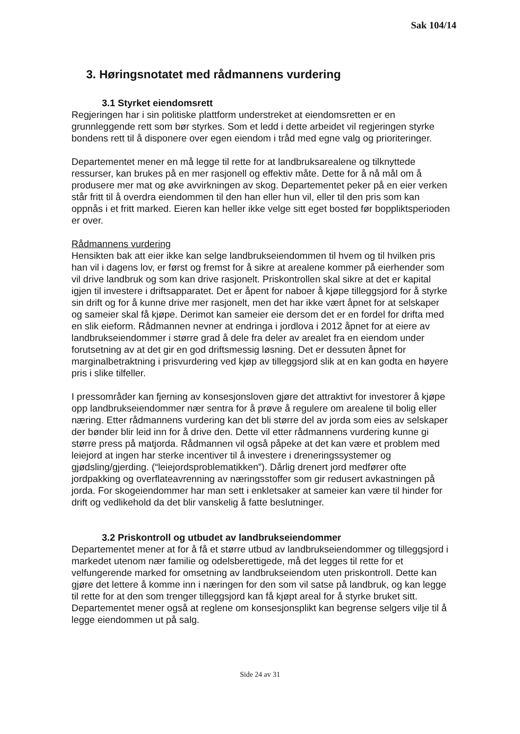Sak 104/14
3. Høringsnotatet med rådmannens vurdering
3.1 Styrket eiendomsrett
Regjeringen har i sin politiske plattform understreket at eiendomsretten er en grunnleggende rett som bør styrkes. Som et ledd i dette arbeidet vil regjeringen styrke bondens rett til å disponere over egen eiendom i tråd med egne valg og prioriteringer.
Departementet mener en må legge til rette for at landbruksarealene og tilknyttede ressurser, kan brukes på en mer rasjonell og effektiv måte. Dette for å nå mål om å produsere mer mat og øke avvirkningen av skog. Departementet peker på en eier verken står fritt til å overdra eiendommen til den han eller hun vil, eller til den pris som kan oppnås i et fritt marked. Eieren kan heller ikke velge sitt eget bosted før boppliktsperioden er over.
Rådmannens vurdering
Hensikten bak att eier ikke kan selge landbrukseiendommen til hvem og til hvilken pris han vil i dagens lov, er først og fremst for å sikre at arealene kommer på eierhender som vil drive landbruk og som kan drive rasjonelt. Priskontrollen skal sikre at det er kapital igjen til investere i driftsapparatet. Det er åpent for naboer å kjøpe tilleggsjord for å styrke sin drift og for å kunne drive mer rasjonelt, men det har ikke vært åpnet for at selskaper og sameier skal få kjøpe. Derimot kan sameier eie dersom det er en fordel for drifta med en slik eieform. Rådmannen nevner at endringa i jordlova i 2012 åpnet for at eiere av landbrukseiendommer i større grad å dele fra deler av arealet fra en eiendom under forutsetning av at det gir en god driftsmessig løsning. Det er dessuten åpnet for marginalbetraktning i prisvurdering ved kjøp av tilleggsjord slik at en kan godta en høyere pris i slike tilfeller.
I pressområder kan fjerning av konsesjonsloven gjøre det attraktivt for investorer å kjøpe opp landbrukseiendommer nær sentra for å prøve å regulere om arealene til bolig eller næring. Etter rådmannens vurdering kan det bli større del av jorda som eies av selskaper der bønder blir leid inn for å drive den. Dette vil etter rådmannens vurdering kunne gi større press på matjorda. Rådmannen vil også påpeke at det kan være et problem med leiejord at ingen har sterke incentiver til å investere i dreneringssystemer og gjødsling/gjerding. (“leiejordsproblematikken”). Dårlig drenert jord medfører ofte jordpakking og overflateavrenning av næringsstoffer som gir redusert avkastningen på jorda. For skogeiendommer har man sett i enkletsaker at sameier kan være til hinder for drift og vedlikehold da det blir vanskelig å fatte beslutninger.
3.2 Priskontroll og utbudet av landbrukseiendommer
Departementet mener at for å få et større utbud av landbrukseiendommer og tilleggsjord i markedet utenom nær familie og odelsberettigede, må det legges til rette for et velfungerende marked for omsetning av landbrukseiendom uten priskontroll. Dette kan gjøre det lettere å komme inn i næringen for den som vil satse på landbruk, og kan legge til rette for at den som trenger tilleggsjord kan få kjøpt areal for å styrke bruket sitt. Departementet mener også at reglene om konsesjonsplikt kan begrense selgers vilje til å legge eiendommen ut på salg.
Side 24 av 31